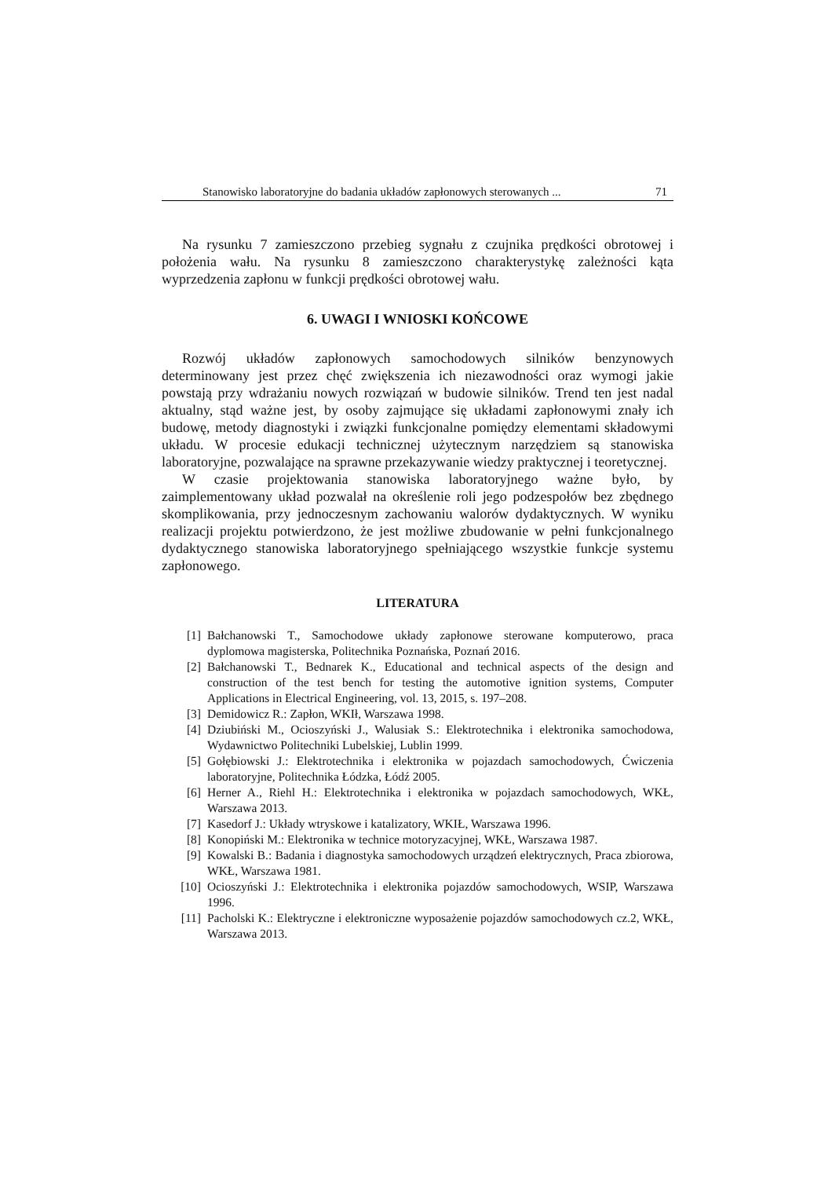Stanowisko laboratoryjne do badania układów zapłonowych sterowanych ... 71
Na rysunku 7 zamieszczono przebieg sygnału z czujnika prędkości obrotowej i położenia wału. Na rysunku 8 zamieszczono charakterystykę zależności kąta wyprzedzenia zapłonu w funkcji prędkości obrotowej wału.
6. UWAGI I WNIOSKI KOŃCOWE
Rozwój układów zapłonowych samochodowych silników benzynowych determinowany jest przez chęć zwiększenia ich niezawodności oraz wymogi jakie powstają przy wdrażaniu nowych rozwiązań w budowie silników. Trend ten jest nadal aktualny, stąd ważne jest, by osoby zajmujące się układami zapłonowymi znały ich budowę, metody diagnostyki i związki funkcjonalne pomiędzy elementami składowymi układu. W procesie edukacji technicznej użytecznym narzędziem są stanowiska laboratoryjne, pozwalające na sprawne przekazywanie wiedzy praktycznej i teoretycznej.
W czasie projektowania stanowiska laboratoryjnego ważne było, by zaimplementowany układ pozwalał na określenie roli jego podzespołów bez zbędnego skomplikowania, przy jednoczesnym zachowaniu walorów dydaktycznych. W wyniku realizacji projektu potwierdzono, że jest możliwe zbudowanie w pełni funkcjonalnego dydaktycznego stanowiska laboratoryjnego spełniającego wszystkie funkcje systemu zapłonowego.
LITERATURA
[1] Bałchanowski T., Samochodowe układy zapłonowe sterowane komputerowo, praca dyplomowa magisterska, Politechnika Poznańska, Poznań 2016.
[2] Bałchanowski T., Bednarek K., Educational and technical aspects of the design and construction of the test bench for testing the automotive ignition systems, Computer Applications in Electrical Engineering, vol. 13, 2015, s. 197–208.
[3] Demidowicz R.: Zapłon, WKIł, Warszawa 1998.
[4] Dziubiński M., Ocioszyński J., Walusiak S.: Elektrotechnika i elektronika samochodowa, Wydawnictwo Politechniki Lubelskiej, Lublin 1999.
[5] Gołębiowski J.: Elektrotechnika i elektronika w pojazdach samochodowych, Ćwiczenia laboratoryjne, Politechnika Łódzka, Łódź 2005.
[6] Herner A., Riehl H.: Elektrotechnika i elektronika w pojazdach samochodowych, WKŁ, Warszawa 2013.
[7] Kasedorf J.: Układy wtryskowe i katalizatory, WKIŁ, Warszawa 1996.
[8] Konopiński M.: Elektronika w technice motoryzacyjnej, WKŁ, Warszawa 1987.
[9] Kowalski B.: Badania i diagnostyka samochodowych urządzeń elektrycznych, Praca zbiorowa, WKŁ, Warszawa 1981.
[10] Ocioszyński J.: Elektrotechnika i elektronika pojazdów samochodowych, WSIP, Warszawa 1996.
[11] Pacholski K.: Elektryczne i elektroniczne wyposażenie pojazdów samochodowych cz.2, WKŁ, Warszawa 2013.